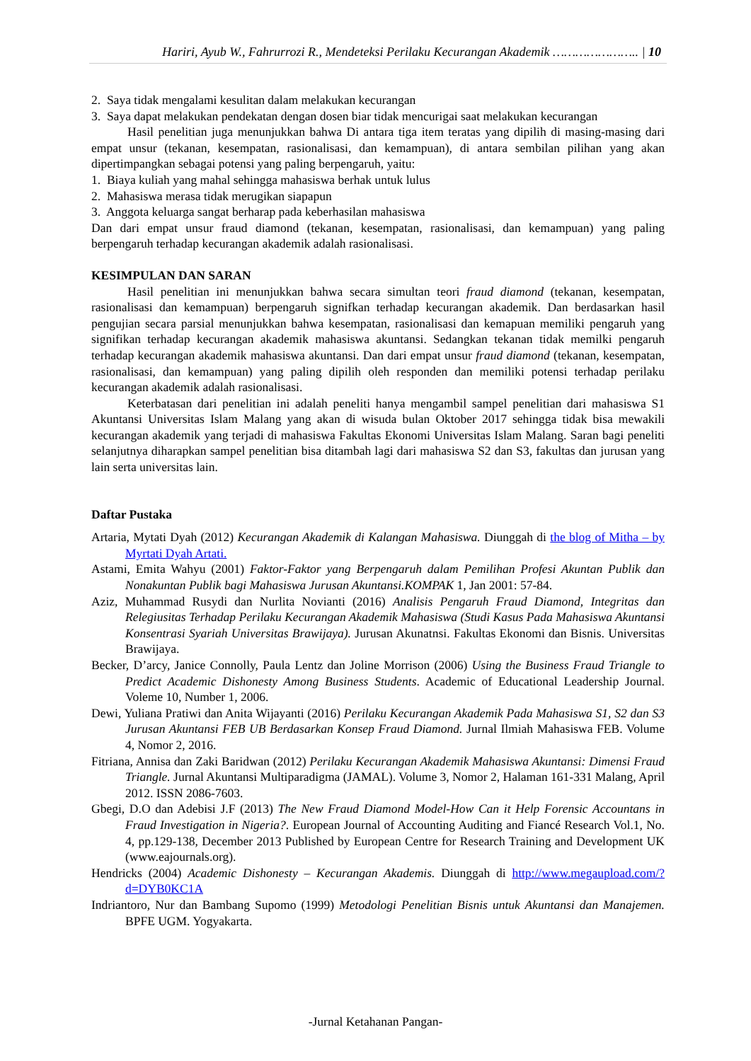Hariri, Ayub W., Fahrurrozi R., Mendeteksi Perilaku Kecurangan Akademik ………………….. | 10
2. Saya tidak mengalami kesulitan dalam melakukan kecurangan
3. Saya dapat melakukan pendekatan dengan dosen biar tidak mencurigai saat melakukan kecurangan
Hasil penelitian juga menunjukkan bahwa Di antara tiga item teratas yang dipilih di masing-masing dari empat unsur (tekanan, kesempatan, rasionalisasi, dan kemampuan), di antara sembilan pilihan yang akan dipertimpangkan sebagai potensi yang paling berpengaruh, yaitu:
1. Biaya kuliah yang mahal sehingga mahasiswa berhak untuk lulus
2. Mahasiswa merasa tidak merugikan siapapun
3. Anggota keluarga sangat berharap pada keberhasilan mahasiswa
Dan dari empat unsur fraud diamond (tekanan, kesempatan, rasionalisasi, dan kemampuan) yang paling berpengaruh terhadap kecurangan akademik adalah rasionalisasi.
KESIMPULAN DAN SARAN
Hasil penelitian ini menunjukkan bahwa secara simultan teori fraud diamond (tekanan, kesempatan, rasionalisasi dan kemampuan) berpengaruh signifkan terhadap kecurangan akademik. Dan berdasarkan hasil pengujian secara parsial menunjukkan bahwa kesempatan, rasionalisasi dan kemapuan memiliki pengaruh yang signifikan terhadap kecurangan akademik mahasiswa akuntansi. Sedangkan tekanan tidak memilki pengaruh terhadap kecurangan akademik mahasiswa akuntansi. Dan dari empat unsur fraud diamond (tekanan, kesempatan, rasionalisasi, dan kemampuan) yang paling dipilih oleh responden dan memiliki potensi terhadap perilaku kecurangan akademik adalah rasionalisasi.
Keterbatasan dari penelitian ini adalah peneliti hanya mengambil sampel penelitian dari mahasiswa S1 Akuntansi Universitas Islam Malang yang akan di wisuda bulan Oktober 2017 sehingga tidak bisa mewakili kecurangan akademik yang terjadi di mahasiswa Fakultas Ekonomi Universitas Islam Malang. Saran bagi peneliti selanjutnya diharapkan sampel penelitian bisa ditambah lagi dari mahasiswa S2 dan S3, fakultas dan jurusan yang lain serta universitas lain.
Daftar Pustaka
Artaria, Mytati Dyah (2012) Kecurangan Akademik di Kalangan Mahasiswa. Diunggah di the blog of Mitha – by Myrtati Dyah Artati.
Astami, Emita Wahyu (2001) Faktor-Faktor yang Berpengaruh dalam Pemilihan Profesi Akuntan Publik dan Nonakuntan Publik bagi Mahasiswa Jurusan Akuntansi.KOMPAK 1, Jan 2001: 57-84.
Aziz, Muhammad Rusydi dan Nurlita Novianti (2016) Analisis Pengaruh Fraud Diamond, Integritas dan Relegiusitas Terhadap Perilaku Kecurangan Akademik Mahasiswa (Studi Kasus Pada Mahasiswa Akuntansi Konsentrasi Syariah Universitas Brawijaya). Jurusan Akunatnsi. Fakultas Ekonomi dan Bisnis. Universitas Brawijaya.
Becker, D’arcy, Janice Connolly, Paula Lentz dan Joline Morrison (2006) Using the Business Fraud Triangle to Predict Academic Dishonesty Among Business Students. Academic of Educational Leadership Journal. Voleme 10, Number 1, 2006.
Dewi, Yuliana Pratiwi dan Anita Wijayanti (2016) Perilaku Kecurangan Akademik Pada Mahasiswa S1, S2 dan S3 Jurusan Akuntansi FEB UB Berdasarkan Konsep Fraud Diamond. Jurnal Ilmiah Mahasiswa FEB. Volume 4, Nomor 2, 2016.
Fitriana, Annisa dan Zaki Baridwan (2012) Perilaku Kecurangan Akademik Mahasiswa Akuntansi: Dimensi Fraud Triangle. Jurnal Akuntansi Multiparadigma (JAMAL). Volume 3, Nomor 2, Halaman 161-331 Malang, April 2012. ISSN 2086-7603.
Gbegi, D.O dan Adebisi J.F (2013) The New Fraud Diamond Model-How Can it Help Forensic Accountans in Fraud Investigation in Nigeria?. European Journal of Accounting Auditing and Fiancé Research Vol.1, No. 4, pp.129-138, December 2013 Published by European Centre for Research Training and Development UK (www.eajournals.org).
Hendricks (2004) Academic Dishonesty – Kecurangan Akademis. Diunggah di http://www.megaupload.com/?d=DYB0KC1A
Indriantoro, Nur dan Bambang Supomo (1999) Metodologi Penelitian Bisnis untuk Akuntansi dan Manajemen. BPFE UGM. Yogyakarta.
-Jurnal Ketahanan Pangan-